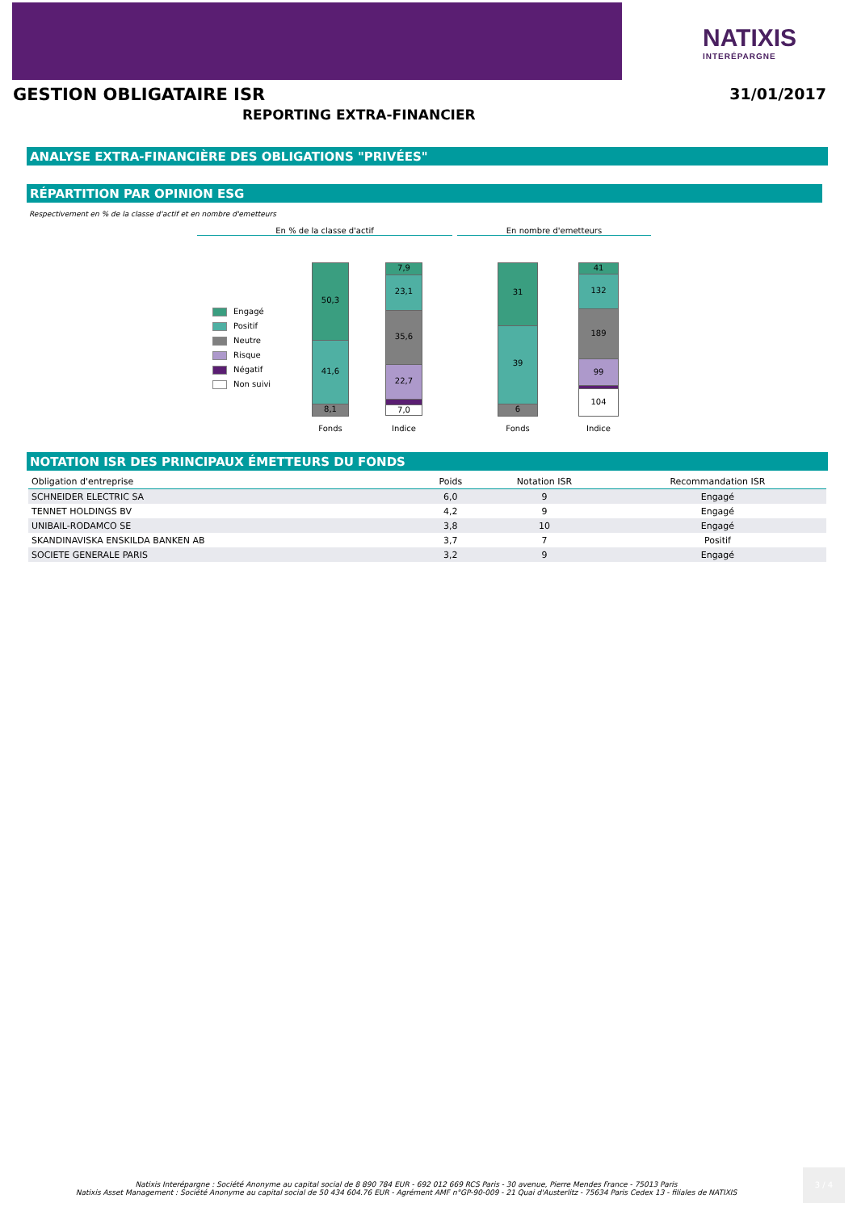NATIXIS
INTERÉPARGNE
GESTION OBLIGATAIRE ISR 31/01/2017
REPORTING EXTRA-FINANCIER
ANALYSE EXTRA-FINANCIÈRE DES OBLIGATIONS "PRIVÉES"
RÉPARTITION PAR OPINION ESG
Respectivement en % de la classe d'actif et en nombre d'emetteurs
En % de la classe d'actif En nombre d'emetteurs
Engagé
Positif
Neutre
Risque
Négatif
Non suivi
50,3
41,6
8,1
7,9
23,1
35,6
22,7
3,8
7,0
31
39
6
41
132
189
99
10
104
Fonds Indice Fonds Indice
NOTATION ISR DES PRINCIPAUX ÉMETTEURS DU FONDS
| Obligation d'entreprise | Poids | Notation ISR | Recommandation ISR |
| --- | --- | --- | --- |
| SCHNEIDER ELECTRIC SA | 6,0 | 9 | Engagé |
| TENNET HOLDINGS BV | 4,2 | 9 | Engagé |
| UNIBAIL-RODAMCO SE | 3,8 | 10 | Engagé |
| SKANDINAVISKA ENSKILDA BANKEN AB | 3,7 | 7 | Positif |
| SOCIETE GENERALE PARIS | 3,2 | 9 | Engagé |
Natixis Interépargne : Société Anonyme au capital social de 8 890 784 EUR - 692 012 669 RCS Paris - 30 avenue, Pierre Mendes France - 75013 Paris
Natixis Asset Management : Société Anonyme au capital social de 50 434 604.76 EUR - Agrément AMF n°GP-90-009 - 21 Quai d'Austerlitz - 75634 Paris Cedex 13 - filiales de NATIXIS
3 / 4